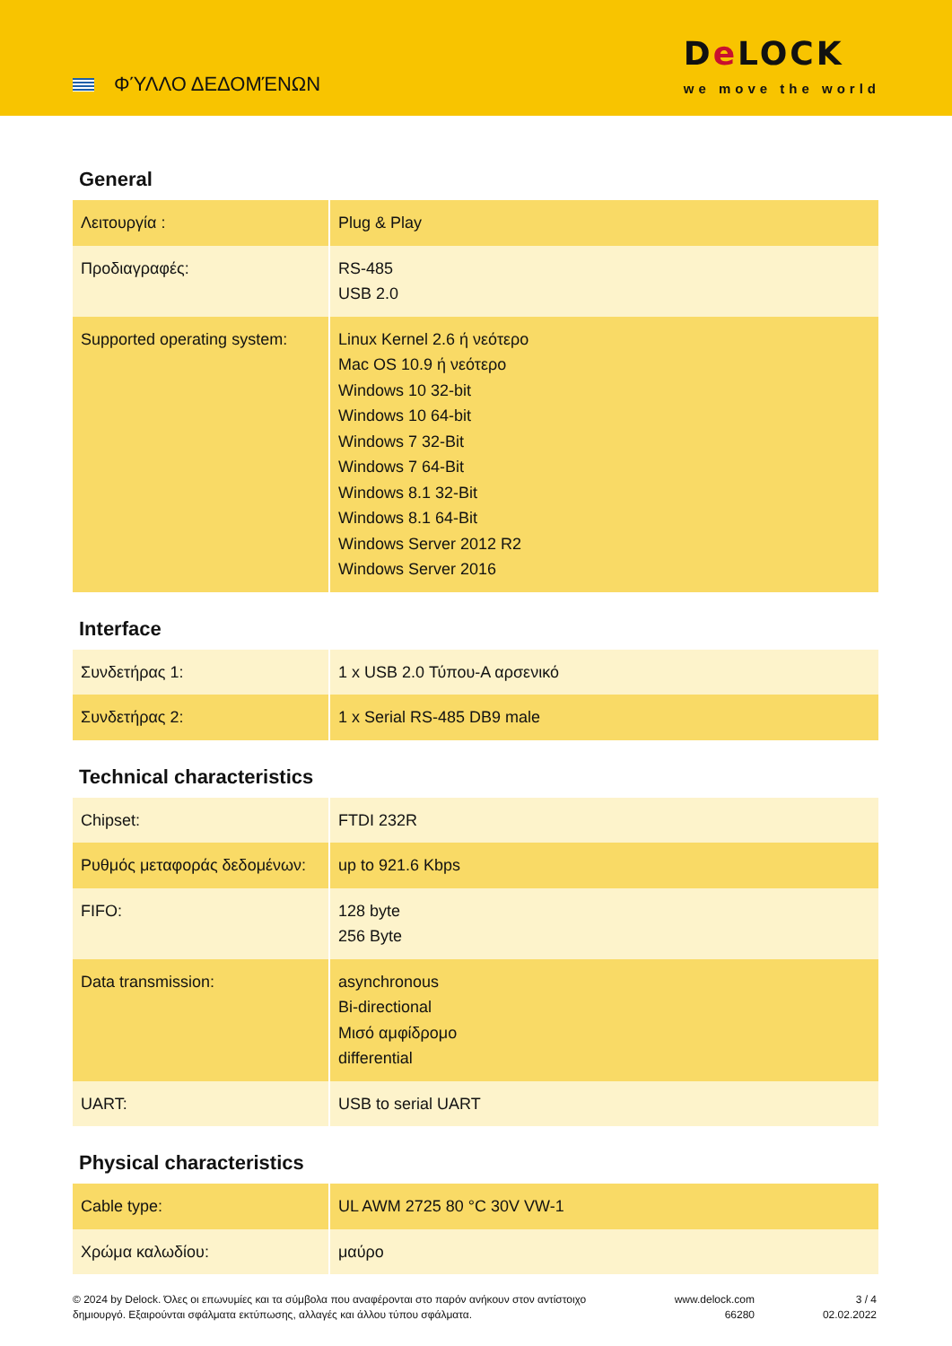ΦΎΛΛΟ ΔΕΔΟΜΈΝΩΝ
De LOCK
we move the world
General
| Λειτουργία : | Plug & Play |
| Προδιαγραφές: | RS-485 USB 2.0 |
| Supported operating system: | Linux Kernel 2.6 ή νεότερο Mac OS 10.9 ή νεότερο Windows 10 32-bit Windows 10 64-bit Windows 7 32-Bit Windows 7 64-Bit Windows 8.1 32-Bit Windows 8.1 64-Bit Windows Server 2012 R2 Windows Server 2016 |
Interface
| Συνδετήρας 1: | 1 x USB 2.0 Τύπου-A αρσενικό |
| Συνδετήρας 2: | 1 x Serial RS-485 DB9 male |
Technical characteristics
| Chipset: | FTDI 232R |
| Ρυθμός μεταφοράς δεδομένων: | up to 921.6 Kbps |
| FIFO: | 128 byte 256 Byte |
| Data transmission: | asynchronous Bi-directional Μισό αμφίδρομο differential |
| UART: | USB to serial UART |
Physical characteristics
| Cable type: | UL AWM 2725 80 °C 30V VW-1 |
| Χρώμα καλωδίου: | μαύρο |
© 2024 by Delock. Όλες οι επωνυμίες και τα σύμβολα που αναφέρονται στο παρόν ανήκουν στον αντίστοιχο δημιουργό. Εξαιρούνται σφάλματα εκτύπωσης, αλλαγές και άλλου τύπου σφάλματα.
www.delock.com
66280
3 / 4
02.02.2022